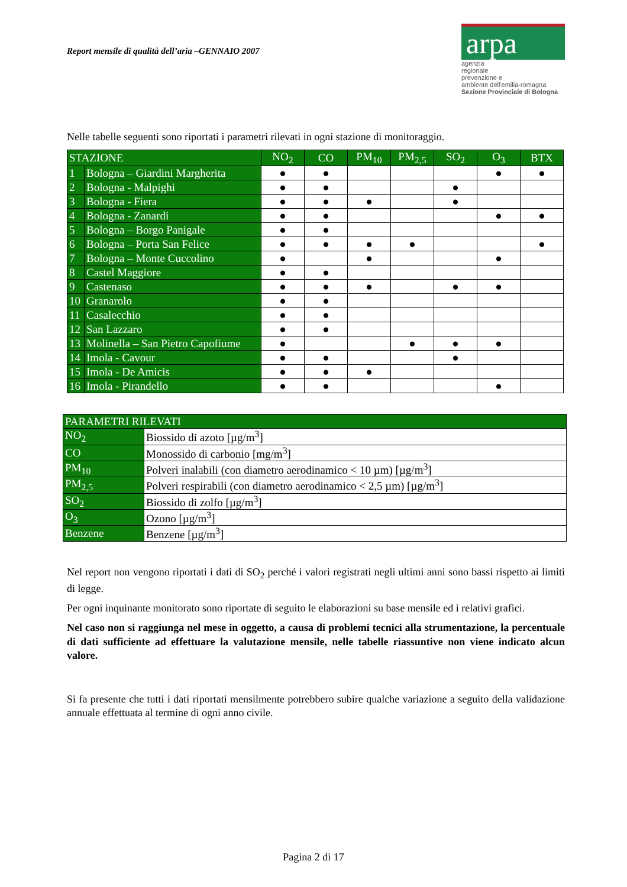Report mensile di qualità dell’aria –GENNAIO 2007
arpa
agenzia
regionale
prevenzione e
ambiente dell'emilia-romagna
Sezione Provinciale di Bologna
Nelle tabelle seguenti sono riportati i parametri rilevati in ogni stazione di monitoraggio.
| STAZIONE | | NO<sub>2</sub> | CO | PM<sub>10</sub> | PM<sub>2,5</sub> | SO<sub>2</sub> | O<sub>3</sub> | BTX |
| --- | --- | --- | --- | --- | --- | --- | --- | --- |
| 1 | Bologna – Giardini Margherita | ● | ● | | | | ● | ● |
| 2 | Bologna - Malpighi | ● | ● | | | ● | | |
| 3 | Bologna - Fiera | ● | ● | ● | | ● | | |
| 4 | Bologna - Zanardi | ● | ● | | | | ● | ● |
| 5 | Bologna – Borgo Panigale | ● | ● | | | | | |
| 6 | Bologna – Porta San Felice | ● | ● | ● | ● | | | ● |
| 7 | Bologna – Monte Cuccolino | ● | | ● | | | ● | |
| 8 | Castel Maggiore | ● | ● | | | | | |
| 9 | Castenaso | ● | ● | ● | | ● | ● | |
| 10 | Granarolo | ● | ● | | | | | |
| 11 | Casalecchio | ● | ● | | | | | |
| 12 | San Lazzaro | ● | ● | | | | | |
| 13 | Molinella – San Pietro Capofiume | ● | | | ● | ● | ● | |
| 14 | Imola - Cavour | ● | ● | | | ● | | |
| 15 | Imola - De Amicis | ● | ● | ● | | | | |
| 16 | Imola - Pirandello | ● | ● | | | | ● | |
| PARAMETRI RILEVATI | |
| --- | --- |
| NO<sub>2</sub> | Biossido di azoto [µg/m<sup>3</sup>] |
| CO | Monossido di carbonio [mg/m<sup>3</sup>] |
| PM<sub>10</sub> | Polveri inalabili (con diametro aerodinamico < 10 µm) [µg/m<sup>3</sup>] |
| PM<sub>2,5</sub> | Polveri respirabili (con diametro aerodinamico < 2,5 µm) [µg/m<sup>3</sup>] |
| SO<sub>2</sub> | Biossido di zolfo [µg/m<sup>3</sup>] |
| O<sub>3</sub> | Ozono [µg/m<sup>3</sup>] |
| Benzene | Benzene [µg/m<sup>3</sup>] |
Nel report non vengono riportati i dati di SO<sub>2</sub> perché i valori registrati negli ultimi anni sono bassi rispetto ai limiti di legge.
Per ogni inquinante monitorato sono riportate di seguito le elaborazioni su base mensile ed i relativi grafici.
Nel caso non si raggiunga nel mese in oggetto, a causa di problemi tecnici alla strumentazione, la percentuale di dati sufficiente ad effettuare la valutazione mensile, nelle tabelle riassuntive non viene indicato alcun valore.
Si fa presente che tutti i dati riportati mensilmente potrebbero subire qualche variazione a seguito della validazione annuale effettuata al termine di ogni anno civile.
Pagina 2 di 17